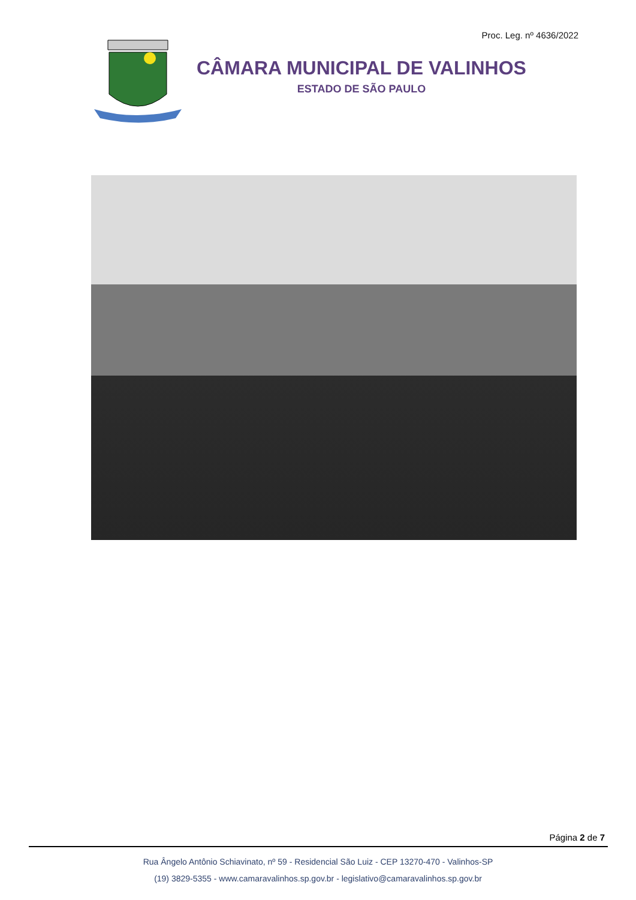Proc. Leg. nº 4636/2022
CÂMARA MUNICIPAL DE VALINHOS
ESTADO DE SÃO PAULO
Página 2 de 7
Rua Ângelo Antônio Schiavinato, nº 59 - Residencial São Luiz - CEP 13270-470 - Valinhos-SP
(19) 3829-5355 - www.camaravalinhos.sp.gov.br - legislativo@camaravalinhos.sp.gov.br